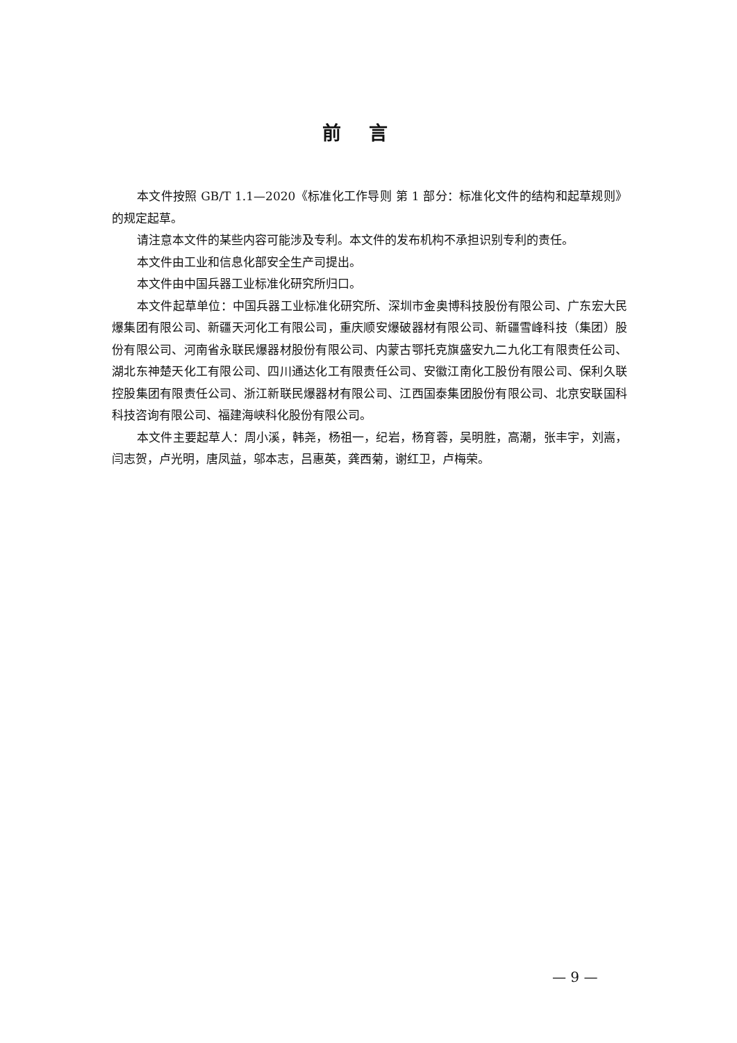前言
本文件按照 GB/T 1.1—2020《标准化工作导则 第 1 部分：标准化文件的结构和起草规则》的规定起草。
请注意本文件的某些内容可能涉及专利。本文件的发布机构不承担识别专利的责任。
本文件由工业和信息化部安全生产司提出。
本文件由中国兵器工业标准化研究所归口。
本文件起草单位：中国兵器工业标准化研究所、深圳市金奥博科技股份有限公司、广东宏大民爆集团有限公司、新疆天河化工有限公司，重庆顺安爆破器材有限公司、新疆雪峰科技（集团）股份有限公司、河南省永联民爆器材股份有限公司、内蒙古鄂托克旗盛安九二九化工有限责任公司、湖北东神楚天化工有限公司、四川通达化工有限责任公司、安徽江南化工股份有限公司、保利久联控股集团有限责任公司、浙江新联民爆器材有限公司、江西国泰集团股份有限公司、北京安联国科科技咨询有限公司、福建海峡科化股份有限公司。
本文件主要起草人：周小溪，韩尧，杨祖一，纪岩，杨育蓉，吴明胜，高潮，张丰宇，刘嵩，闫志贺，卢光明，唐凤益，邬本志，吕惠英，龚西菊，谢红卫，卢梅荣。
— 9 —